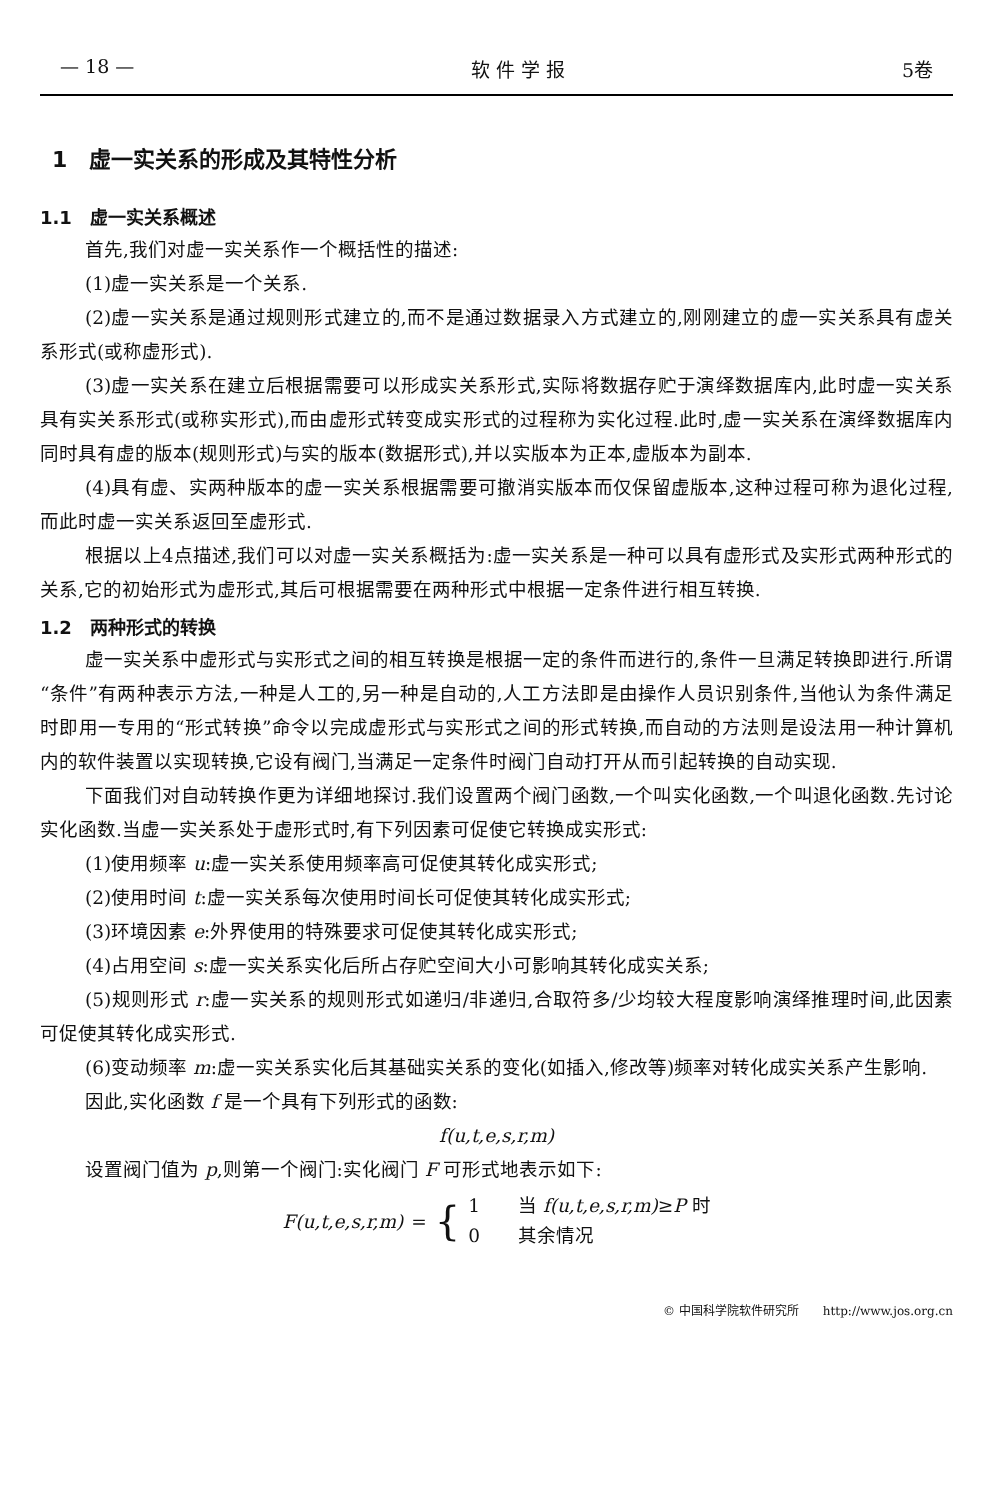— 18 — 软 件 学 报 5卷
1　虚一实关系的形成及其特性分析
1.1　虚一实关系概述
首先,我们对虚一实关系作一个概括性的描述:
(1)虚一实关系是一个关系.
(2)虚一实关系是通过规则形式建立的,而不是通过数据录入方式建立的,刚刚建立的虚一实关系具有虚关系形式(或称虚形式).
(3)虚一实关系在建立后根据需要可以形成实关系形式,实际将数据存贮于演绎数据库内,此时虚一实关系具有实关系形式(或称实形式),而由虚形式转变成实形式的过程称为实化过程.此时,虚一实关系在演绎数据库内同时具有虚的版本(规则形式)与实的版本(数据形式),并以实版本为正本,虚版本为副本.
(4)具有虚、实两种版本的虚一实关系根据需要可撤消实版本而仅保留虚版本,这种过程可称为退化过程,而此时虚一实关系返回至虚形式.
根据以上4点描述,我们可以对虚一实关系概括为:虚一实关系是一种可以具有虚形式及实形式两种形式的关系,它的初始形式为虚形式,其后可根据需要在两种形式中根据一定条件进行相互转换.
1.2　两种形式的转换
虚一实关系中虚形式与实形式之间的相互转换是根据一定的条件而进行的,条件一旦满足转换即进行.所谓“条件”有两种表示方法,一种是人工的,另一种是自动的,人工方法即是由操作人员识别条件,当他认为条件满足时即用一专用的“形式转换”命令以完成虚形式与实形式之间的形式转换,而自动的方法则是设法用一种计算机内的软件装置以实现转换,它设有阀门,当满足一定条件时阀门自动打开从而引起转换的自动实现.
下面我们对自动转换作更为详细地探讨.我们设置两个阀门函数,一个叫实化函数,一个叫退化函数.先讨论实化函数.当虚一实关系处于虚形式时,有下列因素可促使它转换成实形式:
(1)使用频率 u:虚一实关系使用频率高可促使其转化成实形式;
(2)使用时间 t:虚一实关系每次使用时间长可促使其转化成实形式;
(3)环境因素 e:外界使用的特殊要求可促使其转化成实形式;
(4)占用空间 s:虚一实关系实化后所占存贮空间大小可影响其转化成实关系;
(5)规则形式 r:虚一实关系的规则形式如递归/非递归,合取符多/少均较大程度影响演绎推理时间,此因素可促使其转化成实形式.
(6)变动频率 m:虚一实关系实化后其基础实关系的变化(如插入,修改等)频率对转化成实关系产生影响.
因此,实化函数 f 是一个具有下列形式的函数:
f(u,t,e,s,r,m)
设置阀门值为 p,则第一个阀门:实化阀门 F 可形式地表示如下:
F(u,t,e,s,r,m) = {
1　　当 f(u,t,e,s,r,m)≥P 时
0　　其余情况
© 中国科学院软件研究所　　http://www.jos.org.cn